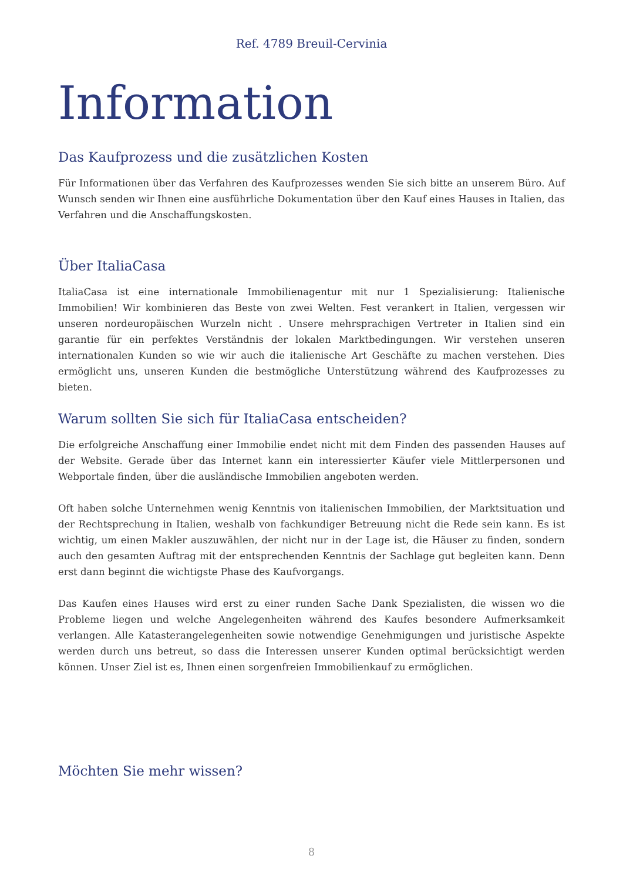Ref. 4789 Breuil-Cervinia
Information
Das Kaufprozess und die zusätzlichen Kosten
Für Informationen über das Verfahren des Kaufprozesses wenden Sie sich bitte an unserem Büro. Auf Wunsch senden wir Ihnen eine ausführliche Dokumentation über den Kauf eines Hauses in Italien, das Verfahren und die Anschaffungskosten.
Über ItaliaCasa
ItaliaCasa ist eine internationale Immobilienagentur mit nur 1 Spezialisierung: Italienische Immobilien! Wir kombinieren das Beste von zwei Welten. Fest verankert in Italien, vergessen wir unseren nordeuropäischen Wurzeln nicht . Unsere mehrsprachigen Vertreter in Italien sind ein garantie für ein perfektes Verständnis der lokalen Marktbedingungen. Wir verstehen unseren internationalen Kunden so wie wir auch die italienische Art Geschäfte zu machen verstehen. Dies ermöglicht uns, unseren Kunden die bestmögliche Unterstützung während des Kaufprozesses zu bieten.
Warum sollten Sie sich für ItaliaCasa entscheiden?
Die erfolgreiche Anschaffung einer Immobilie endet nicht mit dem Finden des passenden Hauses auf der Website. Gerade über das Internet kann ein interessierter Käufer viele Mittlerpersonen und Webportale finden, über die ausländische Immobilien angeboten werden.
Oft haben solche Unternehmen wenig Kenntnis von italienischen Immobilien, der Marktsituation und der Rechtsprechung in Italien, weshalb von fachkundiger Betreuung nicht die Rede sein kann. Es ist wichtig, um einen Makler auszuwählen, der nicht nur in der Lage ist, die Häuser zu finden, sondern auch den gesamten Auftrag mit der entsprechenden Kenntnis der Sachlage gut begleiten kann. Denn erst dann beginnt die wichtigste Phase des Kaufvorgangs.
Das Kaufen eines Hauses wird erst zu einer runden Sache Dank Spezialisten, die wissen wo die Probleme liegen und welche Angelegenheiten während des Kaufes besondere Aufmerksamkeit verlangen. Alle Katasterangelegenheiten sowie notwendige Genehmigungen und juristische Aspekte werden durch uns betreut, so dass die Interessen unserer Kunden optimal berücksichtigt werden können. Unser Ziel ist es, Ihnen einen sorgenfreien Immobilienkauf zu ermöglichen.
Möchten Sie mehr wissen?
8